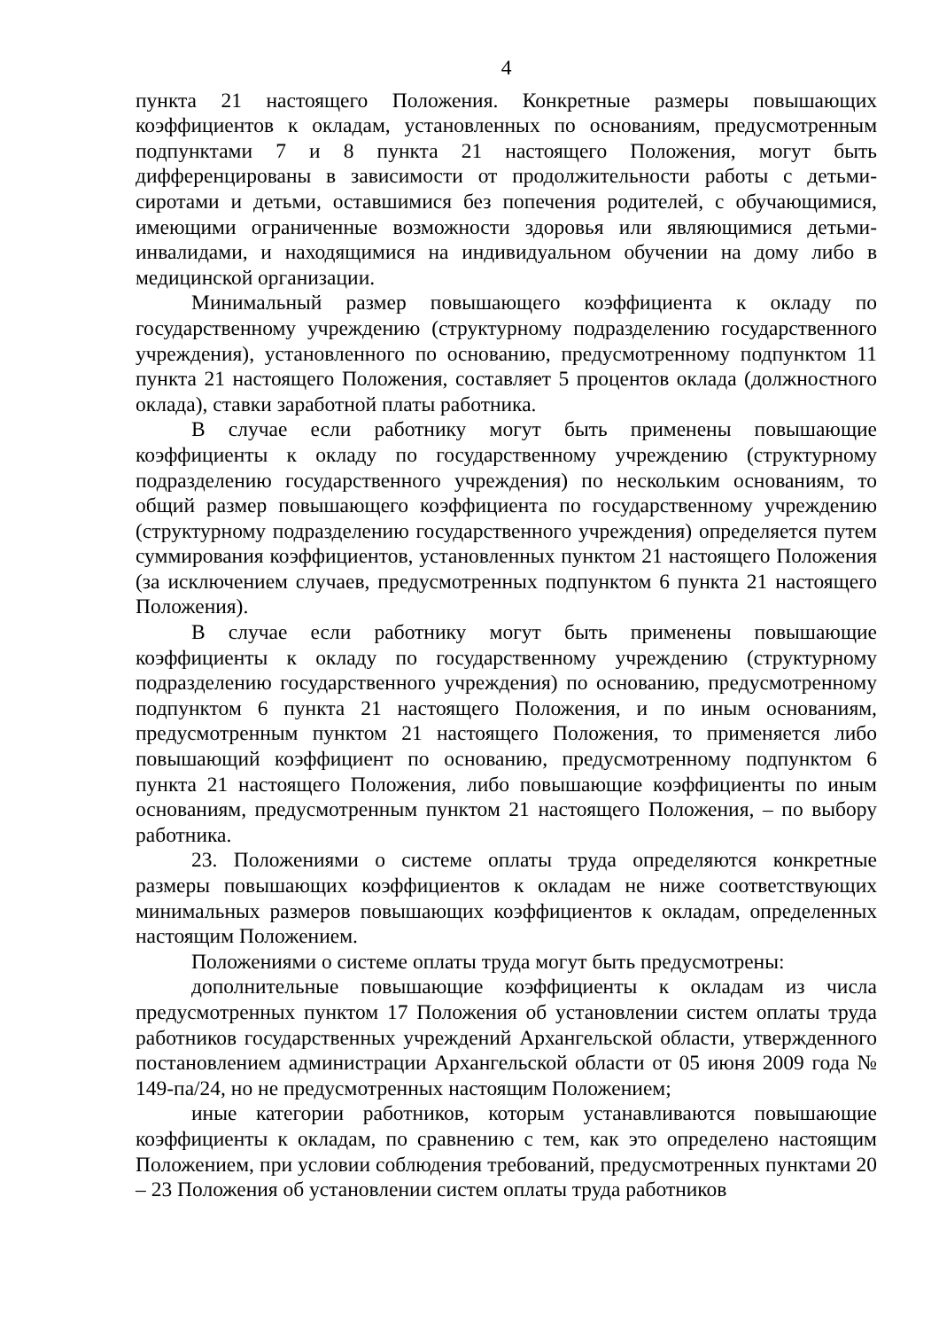4
пункта 21 настоящего Положения. Конкретные размеры повышающих коэффициентов к окладам, установленных по основаниям, предусмотренным подпунктами 7 и 8 пункта 21 настоящего Положения, могут быть дифференцированы в зависимости от продолжительности работы с детьми-сиротами и детьми, оставшимися без попечения родителей, с обучающимися, имеющими ограниченные возможности здоровья или являющимися детьми-инвалидами, и находящимися на индивидуальном обучении на дому либо в медицинской организации.
Минимальный размер повышающего коэффициента к окладу по государственному учреждению (структурному подразделению государственного учреждения), установленного по основанию, предусмотренному подпунктом 11 пункта 21 настоящего Положения, составляет 5 процентов оклада (должностного оклада), ставки заработной платы работника.
В случае если работнику могут быть применены повышающие коэффициенты к окладу по государственному учреждению (структурному подразделению государственного учреждения) по нескольким основаниям, то общий размер повышающего коэффициента по государственному учреждению (структурному подразделению государственного учреждения) определяется путем суммирования коэффициентов, установленных пунктом 21 настоящего Положения (за исключением случаев, предусмотренных подпунктом 6 пункта 21 настоящего Положения).
В случае если работнику могут быть применены повышающие коэффициенты к окладу по государственному учреждению (структурному подразделению государственного учреждения) по основанию, предусмотренному подпунктом 6 пункта 21 настоящего Положения, и по иным основаниям, предусмотренным пунктом 21 настоящего Положения, то применяется либо повышающий коэффициент по основанию, предусмотренному подпунктом 6 пункта 21 настоящего Положения, либо повышающие коэффициенты по иным основаниям, предусмотренным пунктом 21 настоящего Положения, – по выбору работника.
23. Положениями о системе оплаты труда определяются конкретные размеры повышающих коэффициентов к окладам не ниже соответствующих минимальных размеров повышающих коэффициентов к окладам, определенных настоящим Положением.
Положениями о системе оплаты труда могут быть предусмотрены:
дополнительные повышающие коэффициенты к окладам из числа предусмотренных пунктом 17 Положения об установлении систем оплаты труда работников государственных учреждений Архангельской области, утвержденного постановлением администрации Архангельской области от 05 июня 2009 года № 149-па/24, но не предусмотренных настоящим Положением;
иные категории работников, которым устанавливаются повышающие коэффициенты к окладам, по сравнению с тем, как это определено настоящим Положением, при условии соблюдения требований, предусмотренных пунктами 20 – 23 Положения об установлении систем оплаты труда работников